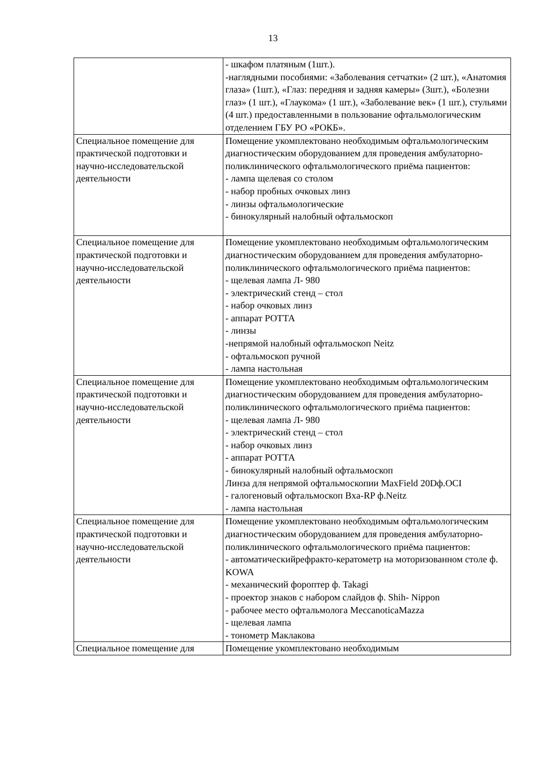13
| | - шкафом платяным (1шт.). -наглядными пособиями: «Заболевания сетчатки» (2 шт.), «Анатомия глаза» (1шт.), «Глаз: передняя и задняя камеры» (3шт.), «Болезни глаз» (1 шт.), «Глаукома» (1 шт.), «Заболевание век» (1 шт.), стульями (4 шт.) предоставленными в пользование офтальмологическим отделением ГБУ РО «РОКБ». |
| Специальное помещение для практической подготовки и научно-исследовательской деятельности | Помещение укомплектовано необходимым офтальмологическим диагностическим оборудованием для проведения амбулаторно-поликлинического офтальмологического приёма пациентов: - лампа щелевая со столом - набор пробных очковых линз - линзы офтальмологические - бинокулярный налобный офтальмоскоп |
| Специальное помещение для практической подготовки и научно-исследовательской деятельности | Помещение укомплектовано необходимым офтальмологическим диагностическим оборудованием для проведения амбулаторно-поликлинического офтальмологического приёма пациентов: - щелевая лампа Л- 980 - электрический стенд – стол - набор очковых линз - аппарат РОТТА - линзы -непрямой налобный офтальмоскоп Neitz - офтальмоскоп ручной - лампа настольная |
| Специальное помещение для практической подготовки и научно-исследовательской деятельности | Помещение укомплектовано необходимым офтальмологическим диагностическим оборудованием для проведения амбулаторно-поликлинического офтальмологического приёма пациентов: - щелевая лампа Л- 980 - электрический стенд – стол - набор очковых линз - аппарат РОТТА - бинокулярный налобный офтальмоскоп Линза для непрямой офтальмоскопии MaxField 20Dф.OCI - галогеновый офтальмоскоп Bxa-RP ф.Neitz - лампа настольная |
| Специальное помещение для практической подготовки и научно-исследовательской деятельности | Помещение укомплектовано необходимым офтальмологическим диагностическим оборудованием для проведения амбулаторно-поликлинического офтальмологического приёма пациентов: - автоматическийрефракто-кератометр на моторизованном столе ф. KOWA - механический фороптер ф. Takagi - проектор знаков с набором слайдов ф. Shih- Nippon - рабочее место офтальмолога MeccanoticaMazza - щелевая лампа - тонометр Маклакова |
| Специальное помещение для | Помещение укомплектовано необходимым |